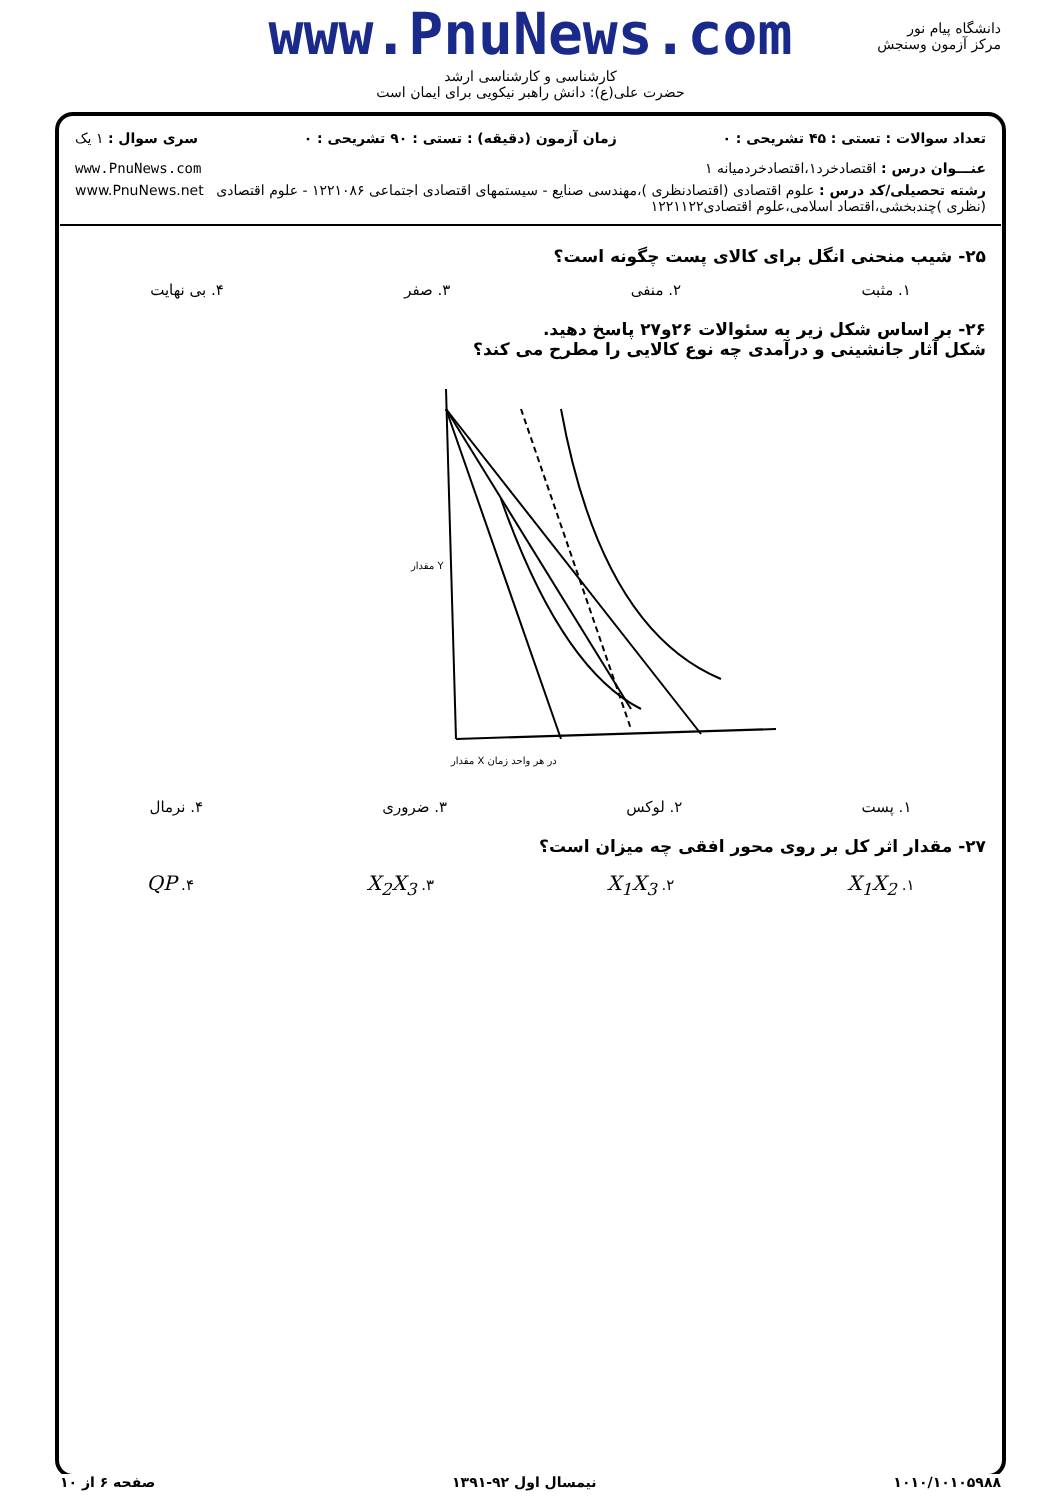www.PnuNews.com
کارشناسی و کارشناسی ارشد
حضرت علی(ع): دانش راهبر نیکویی برای ایمان است
دانشگاه پیام نور
مرکز آزمون وسنجش
تعداد سوالات : تستی : ۴۵ تشریحی : ۰ زمان آزمون (دقیقه) : تستی : ۹۰ تشریحی : ۰ سری سوال : ۱ یک
عنـــوان درس : اقتصادخرد۱،اقتصادخردمیانه ۱ www.PnuNews.com
رشته تحصیلی/کد درس : علوم اقتصادی (اقتصادنظری )،مهندسی صنایع - سیستمهای اقتصادی اجتماعی ۱۲۲۱۰۸۶ - علوم اقتصادی (نظری )چندبخشی،اقتصاد اسلامی،علوم اقتصادی۱۲۲۱۱۲۲ www.PnuNews.net
۲۵- شیب منحنی انگل برای کالای پست چگونه است؟
۱. مثبت ۲. منفی ۳. صفر ۴. بی نهایت
۲۶- بر اساس شکل زیر به سئوالات ۲۶و۲۷ پاسخ دهید.
شکل آثار جانشینی و درآمدی چه نوع کالایی را مطرح می کند؟
مقدار X در هر واحد زمان
مقدار Y
۱. پست ۲. لوکس ۳. ضروری ۴. نرمال
۲۷- مقدار اثر کل بر روی محور افقی چه میزان است؟
۱. X<sub>1</sub>X<sub>2</sub> ۲. X<sub>1</sub>X<sub>3</sub> ۳. X<sub>2</sub>X<sub>3</sub> ۴. QP
۱۰۱۰/۱۰۱۰۵۹۸۸ نیمسال اول ۹۲-۱۳۹۱ صفحه ۶ از ۱۰